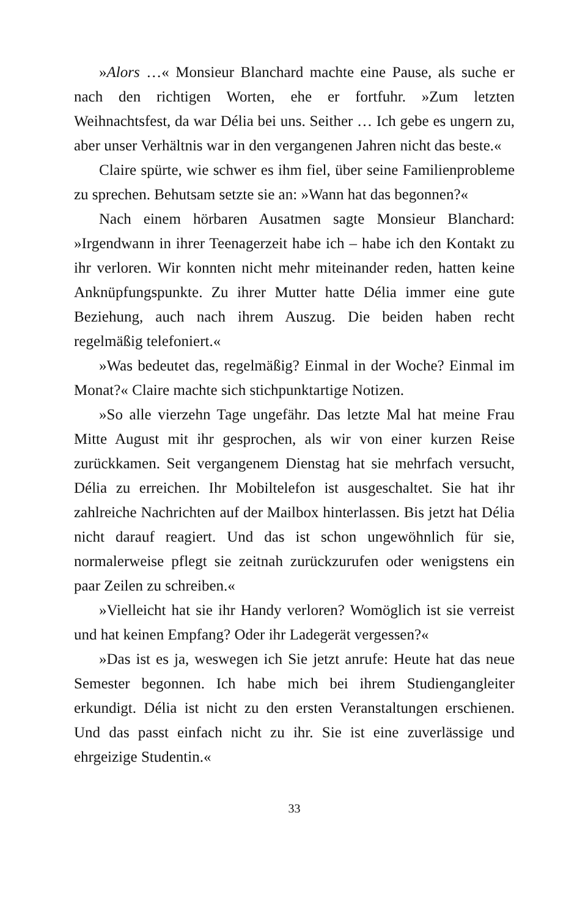»Alors …« Monsieur Blanchard machte eine Pause, als suche er nach den richtigen Worten, ehe er fortfuhr. »Zum letzten Weihnachtsfest, da war Délia bei uns. Seither … Ich gebe es ungern zu, aber unser Verhältnis war in den vergangenen Jahren nicht das beste.«
Claire spürte, wie schwer es ihm fiel, über seine Familienprobleme zu sprechen. Behutsam setzte sie an: »Wann hat das begonnen?«
Nach einem hörbaren Ausatmen sagte Monsieur Blanchard: »Irgendwann in ihrer Teenagerzeit habe ich – habe ich den Kontakt zu ihr verloren. Wir konnten nicht mehr miteinander reden, hatten keine Anknüpfungspunkte. Zu ihrer Mutter hatte Délia immer eine gute Beziehung, auch nach ihrem Auszug. Die beiden haben recht regelmäßig telefoniert.«
»Was bedeutet das, regelmäßig? Einmal in der Woche? Einmal im Monat?« Claire machte sich stichpunktartige Notizen.
»So alle vierzehn Tage ungefähr. Das letzte Mal hat meine Frau Mitte August mit ihr gesprochen, als wir von einer kurzen Reise zurückkamen. Seit vergangenem Dienstag hat sie mehrfach versucht, Délia zu erreichen. Ihr Mobiltelefon ist ausgeschaltet. Sie hat ihr zahlreiche Nachrichten auf der Mailbox hinterlassen. Bis jetzt hat Délia nicht darauf reagiert. Und das ist schon ungewöhnlich für sie, normalerweise pflegt sie zeitnah zurückzurufen oder wenigstens ein paar Zeilen zu schreiben.«
»Vielleicht hat sie ihr Handy verloren? Womöglich ist sie verreist und hat keinen Empfang? Oder ihr Ladegerät vergessen?«
»Das ist es ja, weswegen ich Sie jetzt anrufe: Heute hat das neue Semester begonnen. Ich habe mich bei ihrem Studiengangleiter erkundigt. Délia ist nicht zu den ersten Veranstaltungen erschienen. Und das passt einfach nicht zu ihr. Sie ist eine zuverlässige und ehrgeizige Studentin.«
33